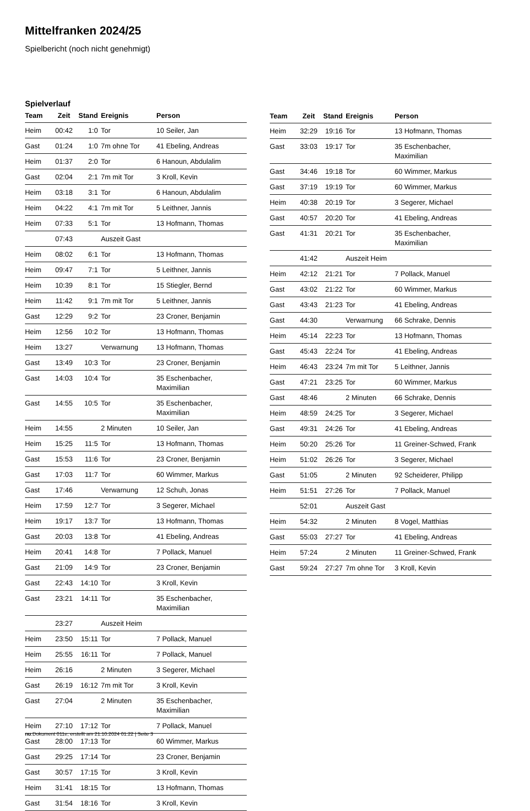Mittelfranken 2024/25
Spielbericht (noch nicht genehmigt)
Spielverlauf
| Team | Zeit | Stand | Ereignis | Person |
| --- | --- | --- | --- | --- |
| Heim | 00:42 | 1:0 | Tor | 10 Seiler, Jan |
| Gast | 01:24 | 1:0 | 7m ohne Tor | 41 Ebeling, Andreas |
| Heim | 01:37 | 2:0 | Tor | 6 Hanoun, Abdulalim |
| Gast | 02:04 | 2:1 | 7m mit Tor | 3 Kroll, Kevin |
| Heim | 03:18 | 3:1 | Tor | 6 Hanoun, Abdulalim |
| Heim | 04:22 | 4:1 | 7m mit Tor | 5 Leithner, Jannis |
| Heim | 07:33 | 5:1 | Tor | 13 Hofmann, Thomas |
| | 07:43 | | Auszeit Gast | |
| Heim | 08:02 | 6:1 | Tor | 13 Hofmann, Thomas |
| Heim | 09:47 | 7:1 | Tor | 5 Leithner, Jannis |
| Heim | 10:39 | 8:1 | Tor | 15 Stiegler, Bernd |
| Heim | 11:42 | 9:1 | 7m mit Tor | 5 Leithner, Jannis |
| Gast | 12:29 | 9:2 | Tor | 23 Croner, Benjamin |
| Heim | 12:56 | 10:2 | Tor | 13 Hofmann, Thomas |
| Heim | 13:27 | | Verwarnung | 13 Hofmann, Thomas |
| Gast | 13:49 | 10:3 | Tor | 23 Croner, Benjamin |
| Gast | 14:03 | 10:4 | Tor | 35 Eschenbacher, Maximilian |
| Gast | 14:55 | 10:5 | Tor | 35 Eschenbacher, Maximilian |
| Heim | 14:55 | | 2 Minuten | 10 Seiler, Jan |
| Heim | 15:25 | 11:5 | Tor | 13 Hofmann, Thomas |
| Gast | 15:53 | 11:6 | Tor | 23 Croner, Benjamin |
| Gast | 17:03 | 11:7 | Tor | 60 Wimmer, Markus |
| Gast | 17:46 | | Verwarnung | 12 Schuh, Jonas |
| Heim | 17:59 | 12:7 | Tor | 3 Segerer, Michael |
| Heim | 19:17 | 13:7 | Tor | 13 Hofmann, Thomas |
| Gast | 20:03 | 13:8 | Tor | 41 Ebeling, Andreas |
| Heim | 20:41 | 14:8 | Tor | 7 Pollack, Manuel |
| Gast | 21:09 | 14:9 | Tor | 23 Croner, Benjamin |
| Gast | 22:43 | 14:10 | Tor | 3 Kroll, Kevin |
| Gast | 23:21 | 14:11 | Tor | 35 Eschenbacher, Maximilian |
| | 23:27 | | Auszeit Heim | |
| Heim | 23:50 | 15:11 | Tor | 7 Pollack, Manuel |
| Heim | 25:55 | 16:11 | Tor | 7 Pollack, Manuel |
| Heim | 26:16 | | 2 Minuten | 3 Segerer, Michael |
| Gast | 26:19 | 16:12 | 7m mit Tor | 3 Kroll, Kevin |
| Gast | 27:04 | | 2 Minuten | 35 Eschenbacher, Maximilian |
| Heim | 27:10 | 17:12 | Tor | 7 Pollack, Manuel |
| Gast | 28:00 | 17:13 | Tor | 60 Wimmer, Markus |
| Gast | 29:25 | 17:14 | Tor | 23 Croner, Benjamin |
| Gast | 30:57 | 17:15 | Tor | 3 Kroll, Kevin |
| Heim | 31:41 | 18:15 | Tor | 13 Hofmann, Thomas |
| Gast | 31:54 | 18:16 | Tor | 3 Kroll, Kevin |
| Team | Zeit | Stand | Ereignis | Person |
| --- | --- | --- | --- | --- |
| Heim | 32:29 | 19:16 | Tor | 13 Hofmann, Thomas |
| Gast | 33:03 | 19:17 | Tor | 35 Eschenbacher, Maximilian |
| Gast | 34:46 | 19:18 | Tor | 60 Wimmer, Markus |
| Gast | 37:19 | 19:19 | Tor | 60 Wimmer, Markus |
| Heim | 40:38 | 20:19 | Tor | 3 Segerer, Michael |
| Gast | 40:57 | 20:20 | Tor | 41 Ebeling, Andreas |
| Gast | 41:31 | 20:21 | Tor | 35 Eschenbacher, Maximilian |
| | 41:42 | | Auszeit Heim | |
| Heim | 42:12 | 21:21 | Tor | 7 Pollack, Manuel |
| Gast | 43:02 | 21:22 | Tor | 60 Wimmer, Markus |
| Gast | 43:43 | 21:23 | Tor | 41 Ebeling, Andreas |
| Gast | 44:30 | | Verwarnung | 66 Schrake, Dennis |
| Heim | 45:14 | 22:23 | Tor | 13 Hofmann, Thomas |
| Gast | 45:43 | 22:24 | Tor | 41 Ebeling, Andreas |
| Heim | 46:43 | 23:24 | 7m mit Tor | 5 Leithner, Jannis |
| Gast | 47:21 | 23:25 | Tor | 60 Wimmer, Markus |
| Gast | 48:46 | | 2 Minuten | 66 Schrake, Dennis |
| Heim | 48:59 | 24:25 | Tor | 3 Segerer, Michael |
| Gast | 49:31 | 24:26 | Tor | 41 Ebeling, Andreas |
| Heim | 50:20 | 25:26 | Tor | 11 Greiner-Schwed, Frank |
| Heim | 51:02 | 26:26 | Tor | 3 Segerer, Michael |
| Gast | 51:05 | | 2 Minuten | 92 Scheiderer, Philipp |
| Heim | 51:51 | 27:26 | Tor | 7 Pollack, Manuel |
| | 52:01 | | Auszeit Gast | |
| Heim | 54:32 | | 2 Minuten | 8 Vogel, Matthias |
| Gast | 55:03 | 27:27 | Tor | 41 Ebeling, Andreas |
| Heim | 57:24 | | 2 Minuten | 11 Greiner-Schwed, Frank |
| Gast | 59:24 | 27:27 | 7m ohne Tor | 3 Kroll, Kevin |
nu.Dokument 011e, erstellt am 21.10.2024 01:22 | Seite 3